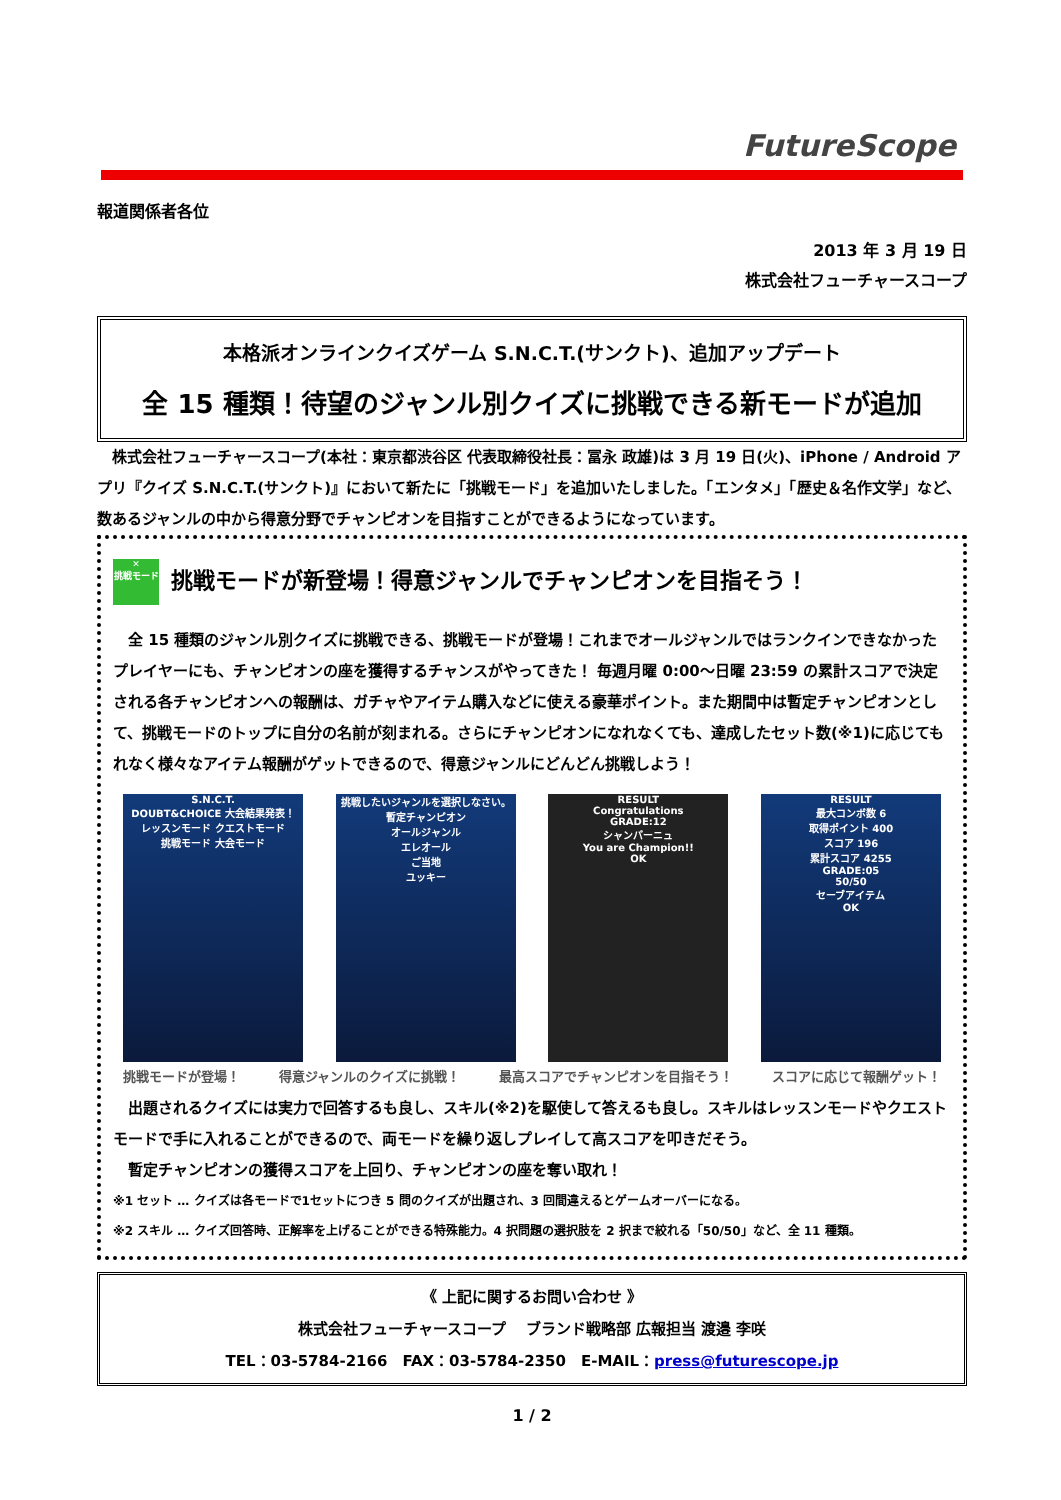FutureScope
報道関係者各位
2013 年 3 月 19 日
株式会社フューチャースコープ
本格派オンラインクイズゲーム S.N.C.T.(サンクト)、追加アップデート
全 15 種類！待望のジャンル別クイズに挑戦できる新モードが追加
株式会社フューチャースコープ(本社：東京都渋谷区 代表取締役社長：冨永 政雄)は 3 月 19 日(火)、iPhone / Android アプリ『クイズ S.N.C.T.(サンクト)』において新たに「挑戦モード」を追加いたしました。「エンタメ」「歴史＆名作文学」など、数あるジャンルの中から得意分野でチャンピオンを目指すことができるようになっています。
✕
挑戦モード 挑戦モードが新登場！得意ジャンルでチャンピオンを目指そう！
全 15 種類のジャンル別クイズに挑戦できる、挑戦モードが登場！これまでオールジャンルではランクインできなかったプレイヤーにも、チャンピオンの座を獲得するチャンスがやってきた！ 毎週月曜 0:00～日曜 23:59 の累計スコアで決定される各チャンピオンへの報酬は、ガチャやアイテム購入などに使える豪華ポイント。また期間中は暫定チャンピオンとして、挑戦モードのトップに自分の名前が刻まれる。さらにチャンピオンになれなくても、達成したセット数(※1)に応じてもれなく様々なアイテム報酬がゲットできるので、得意ジャンルにどんどん挑戦しよう！
S.N.C.T.
DOUBT&CHOICE 大会結果発表！
レッスンモード クエストモード
挑戦モード 大会モード
挑戦したいジャンルを選択しなさい。
暫定チャンピオン
オールジャンル
エレオール
ご当地
ユッキー
RESULT
Congratulations
GRADE:12
シャンパーニュ
You are Champion!!
OK
RESULT
最大コンボ数 6
取得ポイント 400
スコア 196
累計スコア 4255
GRADE:05
50/50
セーブアイテム
OK
挑戦モードが登場！ 得意ジャンルのクイズに挑戦！ 最高スコアでチャンピオンを目指そう！ スコアに応じて報酬ゲット！
出題されるクイズには実力で回答するも良し、スキル(※2)を駆使して答えるも良し。スキルはレッスンモードやクエストモードで手に入れることができるので、両モードを繰り返しプレイして高スコアを叩きだそう。
暫定チャンピオンの獲得スコアを上回り、チャンピオンの座を奪い取れ！
※1 セット … クイズは各モードで1セットにつき 5 問のクイズが出題され、3 回間違えるとゲームオーバーになる。
※2 スキル … クイズ回答時、正解率を上げることができる特殊能力。4 択問題の選択肢を 2 択まで絞れる「50/50」など、全 11 種類。
《 上記に関するお問い合わせ 》
株式会社フューチャースコープ　 ブランド戦略部 広報担当 渡邉 李咲
TEL：03-5784-2166　FAX：03-5784-2350　E-MAIL：press@futurescope.jp
1 / 2